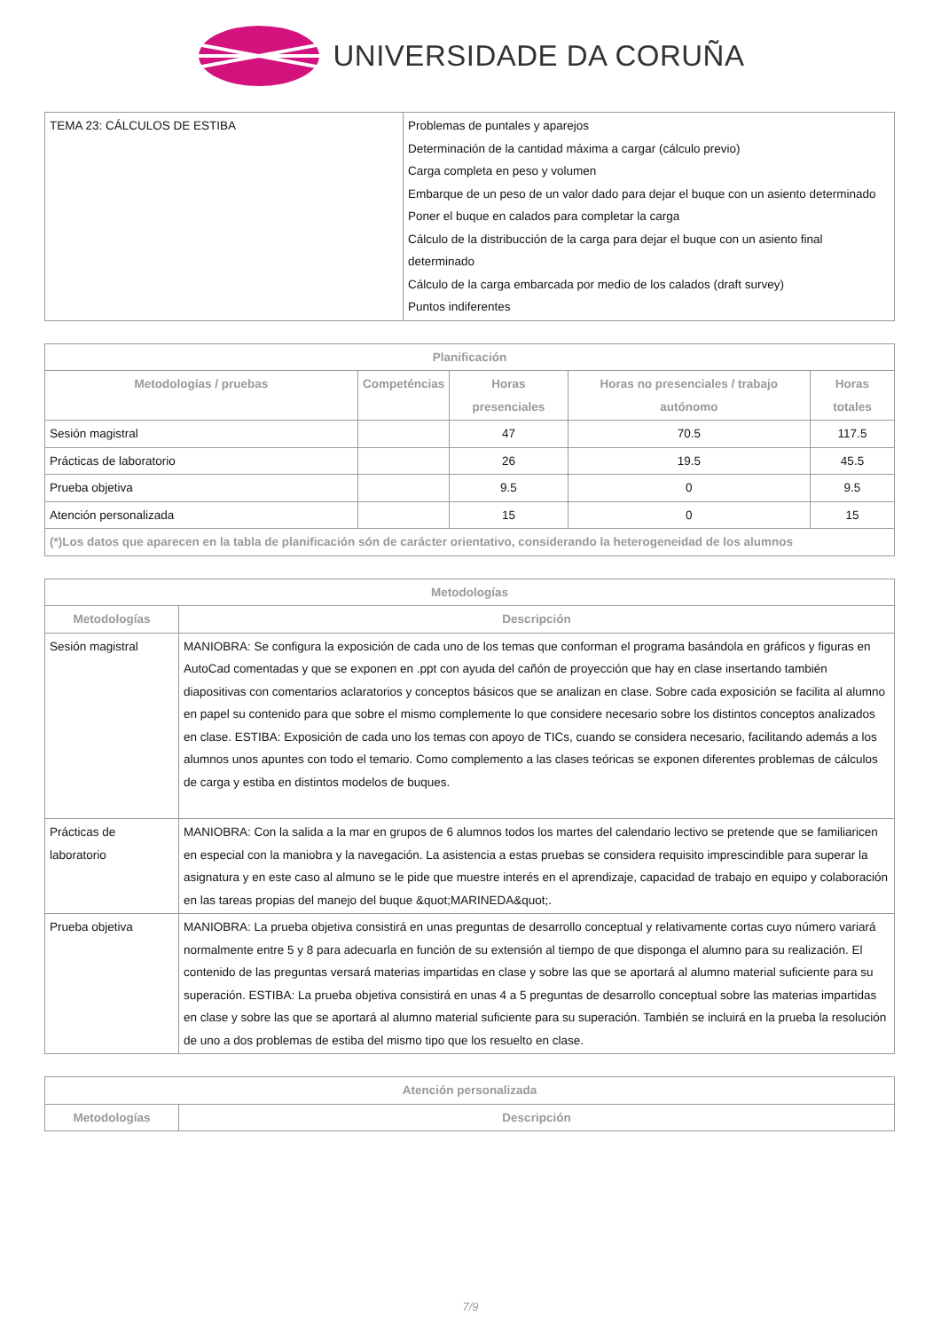UNIVERSIDADE DA CORUÑA
| TEMA 23: CÁLCULOS DE ESTIBA | Problemas de puntales y aparejos Determinación de la cantidad máxima a cargar (cálculo previo) Carga completa en peso y volumen Embarque de un peso de un valor dado para dejar el buque con un asiento determinado Poner el buque en calados para completar la carga Cálculo de la distribucción de la carga para dejar el buque con un asiento final determinado Cálculo de la carga embarcada por medio de los calados (draft survey) Puntos indiferentes |
| Planificación | | | | |
| --- | --- | --- | --- | --- |
| Metodologías / pruebas | Competéncias | Horas presenciales | Horas no presenciales / trabajo autónomo | Horas totales |
| Sesión magistral | | 47 | 70.5 | 117.5 |
| Prácticas de laboratorio | | 26 | 19.5 | 45.5 |
| Prueba objetiva | | 9.5 | 0 | 9.5 |
| Atención personalizada | | 15 | 0 | 15 |
| (*)Los datos que aparecen en la tabla de planificación són de carácter orientativo, considerando la heterogeneidad de los alumnos | | | | |
| Metodologías | |
| --- | --- |
| Metodologías | Descripción |
| Sesión magistral | MANIOBRA: Se configura la exposición de cada uno de los temas que conforman el programa basándola en gráficos y figuras en AutoCad comentadas y que se exponen en .ppt con ayuda del cañón de proyección que hay en clase insertando también diapositivas con comentarios aclaratorios y conceptos básicos que se analizan en clase. Sobre cada exposición se facilita al alumno en papel su contenido para que sobre el mismo complemente lo que considere necesario sobre los distintos conceptos analizados en clase. ESTIBA: Exposición de cada uno los temas con apoyo de TICs, cuando se considera necesario, facilitando además a los alumnos unos apuntes con todo el temario. Como complemento a las clases teóricas se exponen diferentes problemas de cálculos de carga y estiba en distintos modelos de buques. |
| Prácticas de laboratorio | MANIOBRA: Con la salida a la mar en grupos de 6 alumnos todos los martes del calendario lectivo se pretende que se familiaricen en especial con la maniobra y la navegación. La asistencia a estas pruebas se considera requisito imprescindible para superar la asignatura y en este caso al almuno se le pide que muestre interés en el aprendizaje, capacidad de trabajo en equipo y colaboración en las tareas propias del manejo del buque &quot;MARINEDA&quot;. |
| Prueba objetiva | MANIOBRA: La prueba objetiva consistirá en unas preguntas de desarrollo conceptual y relativamente cortas cuyo número variará normalmente entre 5 y 8 para adecuarla en función de su extensión al tiempo de que disponga el alumno para su realización. El contenido de las preguntas versará materias impartidas en clase y sobre las que se aportará al alumno material suficiente para su superación. ESTIBA: La prueba objetiva consistirá en unas 4 a 5 preguntas de desarrollo conceptual sobre las materias impartidas en clase y sobre las que se aportará al alumno material suficiente para su superación. También se incluirá en la prueba la resolución de uno a dos problemas de estiba del mismo tipo que los resuelto en clase. |
| Atención personalizada | |
| --- | --- |
| Metodologías | Descripción |
7/9